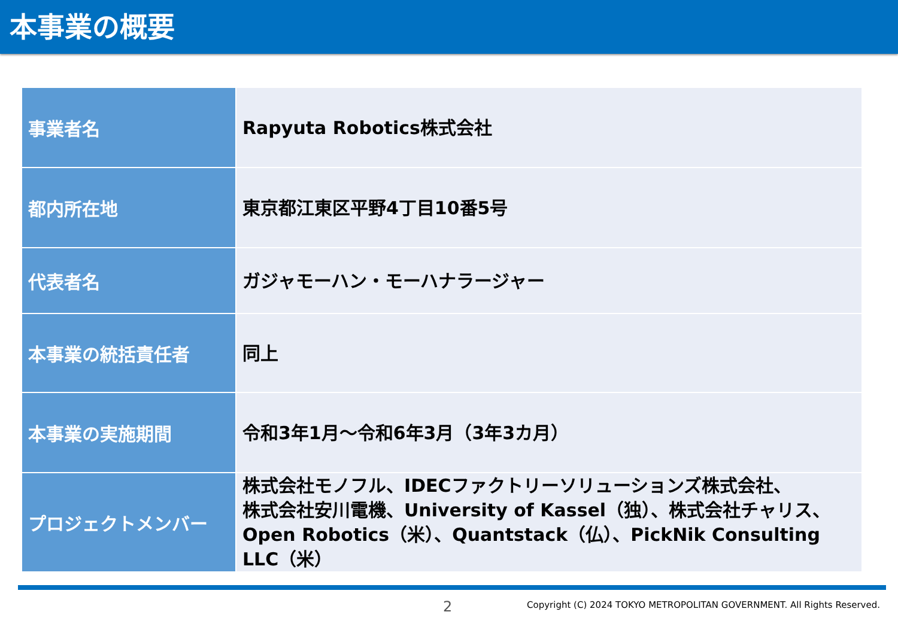本事業の概要
| 事業者名 | Rapyuta Robotics株式会社 |
| 都内所在地 | 東京都江東区平野4丁目10番5号 |
| 代表者名 | ガジャモーハン・モーハナラージャー |
| 本事業の統括責任者 | 同上 |
| 本事業の実施期間 | 令和3年1月～令和6年3月（3年3カ月） |
| プロジェクトメンバー | 株式会社モノフル、IDECファクトリーソリューションズ株式会社、 株式会社安川電機、University of Kassel（独）、株式会社チャリス、 Open Robotics（米）、Quantstack（仏）、PickNik Consulting LLC（米） |
2
Copyright (C) 2024 TOKYO METROPOLITAN GOVERNMENT. All Rights Reserved.